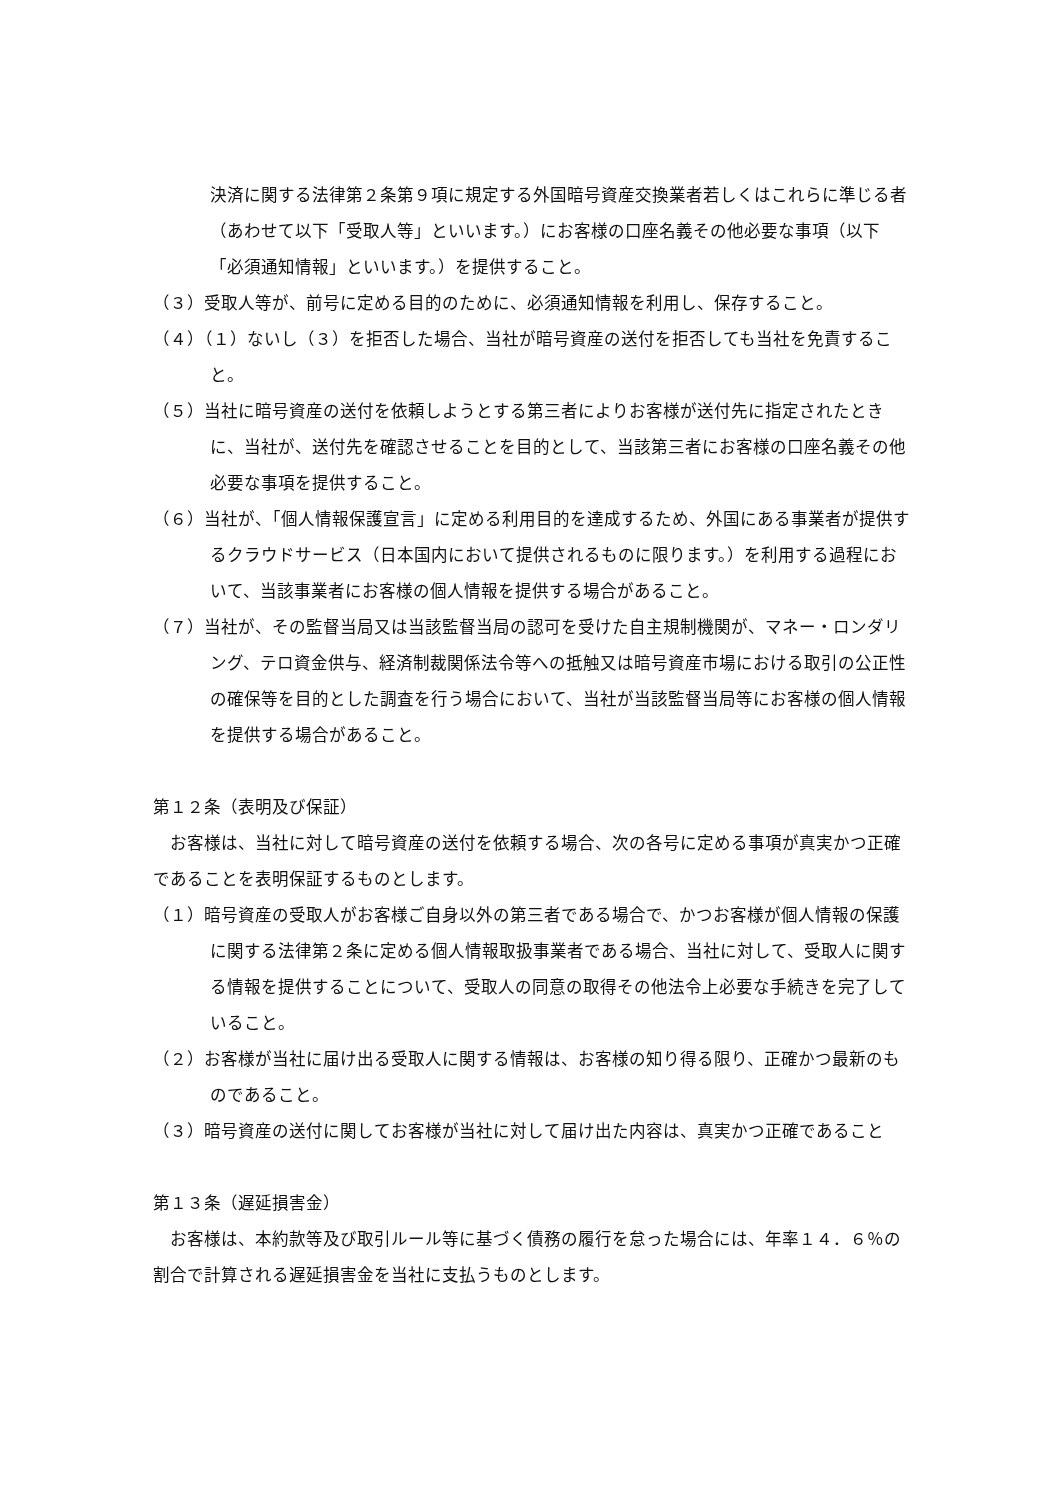決済に関する法律第２条第９項に規定する外国暗号資産交換業者若しくはこれらに準じる者（あわせて以下「受取人等」といいます。）にお客様の口座名義その他必要な事項（以下「必須通知情報」といいます。）を提供すること。
（３）受取人等が、前号に定める目的のために、必須通知情報を利用し、保存すること。
（４）（１）ないし（３）を拒否した場合、当社が暗号資産の送付を拒否しても当社を免責すること。
（５）当社に暗号資産の送付を依頼しようとする第三者によりお客様が送付先に指定されたときに、当社が、送付先を確認させることを目的として、当該第三者にお客様の口座名義その他必要な事項を提供すること。
（６）当社が、「個人情報保護宣言」に定める利用目的を達成するため、外国にある事業者が提供するクラウドサービス（日本国内において提供されるものに限ります。）を利用する過程において、当該事業者にお客様の個人情報を提供する場合があること。
（７）当社が、その監督当局又は当該監督当局の認可を受けた自主規制機関が、マネー・ロンダリング、テロ資金供与、経済制裁関係法令等への抵触又は暗号資産市場における取引の公正性の確保等を目的とした調査を行う場合において、当社が当該監督当局等にお客様の個人情報を提供する場合があること。
第１２条（表明及び保証）
お客様は、当社に対して暗号資産の送付を依頼する場合、次の各号に定める事項が真実かつ正確であることを表明保証するものとします。
（１）暗号資産の受取人がお客様ご自身以外の第三者である場合で、かつお客様が個人情報の保護に関する法律第２条に定める個人情報取扱事業者である場合、当社に対して、受取人に関する情報を提供することについて、受取人の同意の取得その他法令上必要な手続きを完了していること。
（２）お客様が当社に届け出る受取人に関する情報は、お客様の知り得る限り、正確かつ最新のものであること。
（３）暗号資産の送付に関してお客様が当社に対して届け出た内容は、真実かつ正確であること
第１３条（遅延損害金）
お客様は、本約款等及び取引ルール等に基づく債務の履行を怠った場合には、年率１４．６％の割合で計算される遅延損害金を当社に支払うものとします。